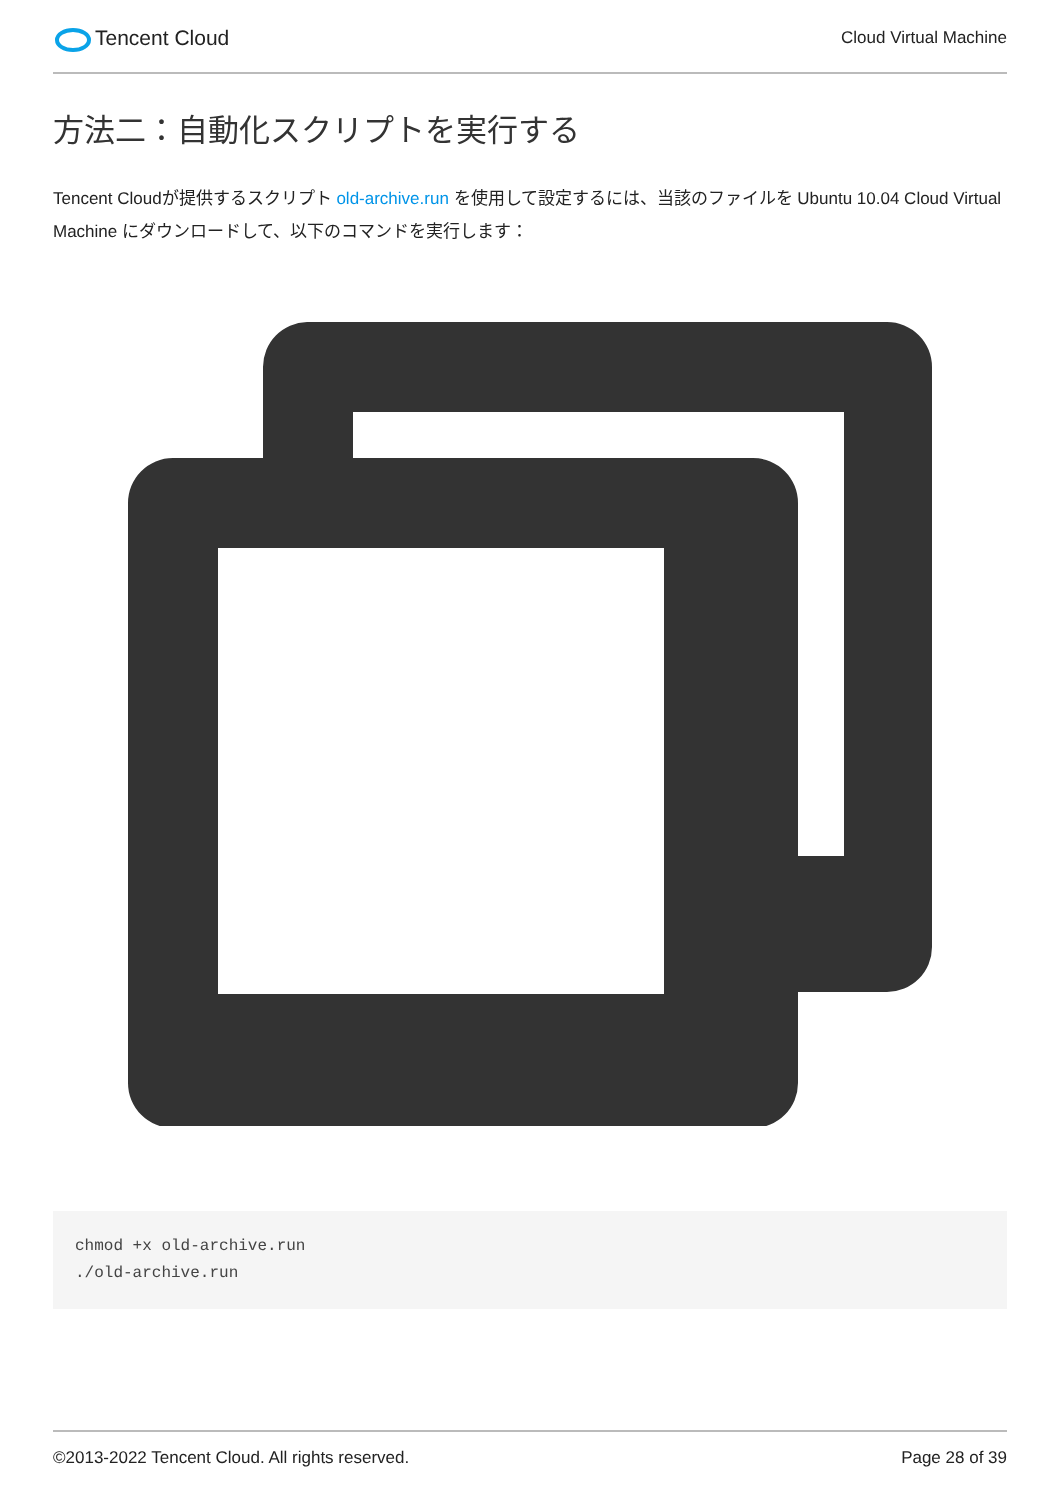Tencent Cloud
Cloud Virtual Machine
方法二：自動化スクリプトを実行する
Tencent Cloudが提供するスクリプト old-archive.run を使用して設定するには、当該のファイルを Ubuntu 10.04 Cloud Virtual Machine にダウンロードして、以下のコマンドを実行します：
chmod +x old-archive.run
./old-archive.run
©2013-2022 Tencent Cloud. All rights reserved. Page 28 of 39